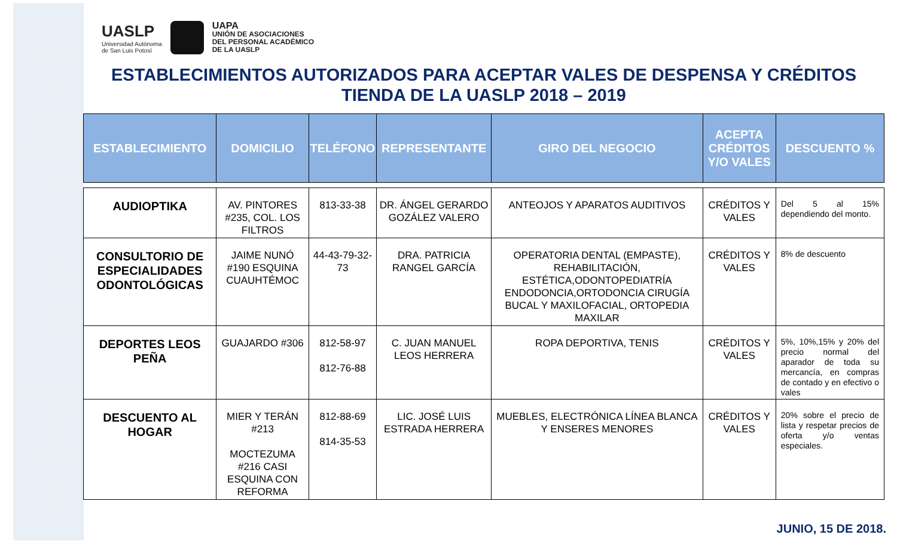UASLP
Universidad Autónoma
de San Luis Potosí
UAPA
UNIÓN DE ASOCIACIONES
DEL PERSONAL ACADÉMICO
DE LA UASLP
ESTABLECIMIENTOS AUTORIZADOS PARA ACEPTAR VALES DE DESPENSA Y CRÉDITOS TIENDA DE LA UASLP 2018 – 2019
| ESTABLECIMIENTO | DOMICILIO | TELÉFONO | REPRESENTANTE | GIRO DEL NEGOCIO | ACEPTA CRÉDITOS Y/O VALES | DESCUENTO % |
| --- | --- | --- | --- | --- | --- | --- |
| AUDIOPTIKA | AV. PINTORES #235, COL. LOS FILTROS | 813-33-38 | DR. ÁNGEL GERARDO GOZÁLEZ VALERO | ANTEOJOS Y APARATOS AUDITIVOS | CRÉDITOS Y VALES | Del 5 al 15% dependiendo del monto. |
| CONSULTORIO DE ESPECIALIDADES ODONTOLÓGICAS | JAIME NUNÓ #190 ESQUINA CUAUHTÉMOC | 44-43-79-32-73 | DRA. PATRICIA RANGEL GARCÍA | OPERATORIA DENTAL (EMPASTE), REHABILITACIÓN, ESTÉTICA,ODONTOPEDIATRÍA ENDODONCIA,ORTODONCIA CIRUGÍA BUCAL Y MAXILOFACIAL, ORTOPEDIA MAXILAR | CRÉDITOS Y VALES | 8% de descuento |
| DEPORTES LEOS PEÑA | GUAJARDO #306 | 812-58-97 812-76-88 | C. JUAN MANUEL LEOS HERRERA | ROPA DEPORTIVA, TENIS | CRÉDITOS Y VALES | 5%, 10%,15% y 20% del precio normal del aparador de toda su mercancía, en compras de contado y en efectivo o vales |
| DESCUENTO AL HOGAR | MIER Y TERÁN #213 MOCTEZUMA #216 CASI ESQUINA CON REFORMA | 812-88-69 814-35-53 | LIC. JOSÉ LUIS ESTRADA HERRERA | MUEBLES, ELECTRÓNICA LÍNEA BLANCA Y ENSERES MENORES | CRÉDITOS Y VALES | 20% sobre el precio de lista y respetar precios de oferta y/o ventas especiales. |
JUNIO, 15 DE 2018.